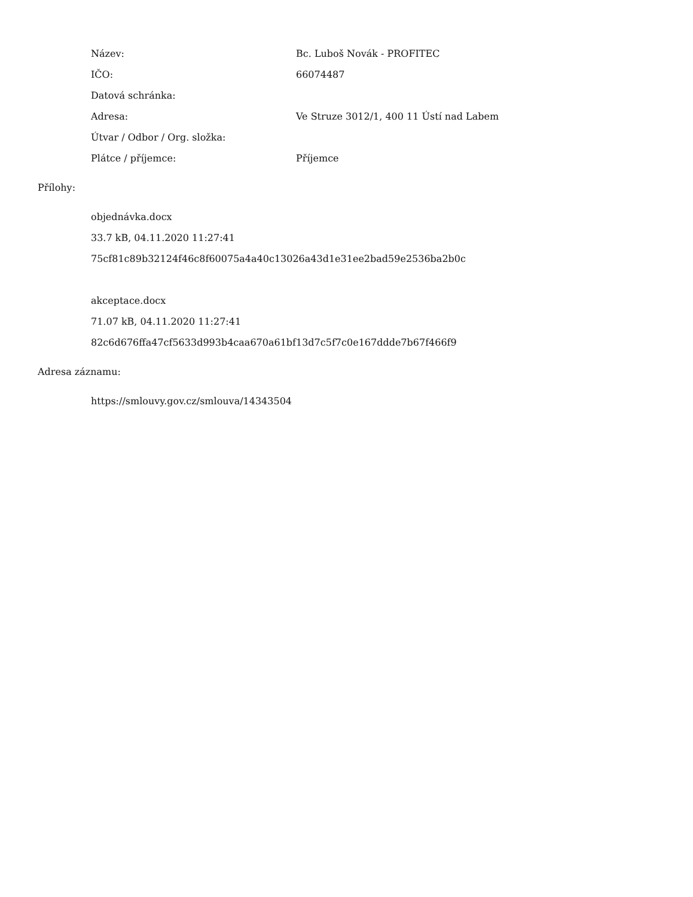| Název: | Bc. Luboš Novák - PROFITEC |
| IČO: | 66074487 |
| Datová schránka: | |
| Adresa: | Ve Struze 3012/1, 400 11 Ústí nad Labem |
| Útvar / Odbor / Org. složka: | |
| Plátce / příjemce: | Příjemce |
Přílohy:
objednávka.docx
33.7 kB, 04.11.2020 11:27:41
75cf81c89b32124f46c8f60075a4a40c13026a43d1e31ee2bad59e2536ba2b0c
akceptace.docx
71.07 kB, 04.11.2020 11:27:41
82c6d676ffa47cf5633d993b4caa670a61bf13d7c5f7c0e167ddde7b67f466f9
Adresa záznamu:
https://smlouvy.gov.cz/smlouva/14343504